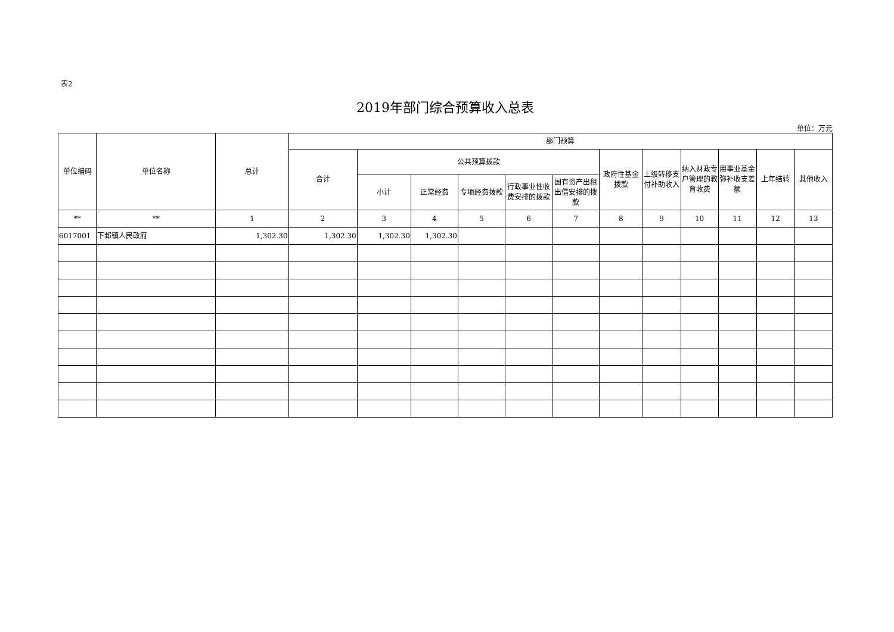表2
2019年部门综合预算收入总表
单位：万元
| 单位编码 | 单位名称 | 总计 | 部门预算 | | | | | | | | | | | |
| --- | --- | --- | --- | --- | --- | --- | --- | --- | --- | --- | --- | --- | --- | --- |
| | | | 合计 | 公共预算拨款 | | | | | 政府性基金拨款 | 上级转移支付补助收入 | 纳入财政专户管理的教育收费 | 用事业基金弥补收支差额 | 上年结转 | 其他收入 |
| | | | | 小计 | 正常经费 | 专项经费拨款 | 行政事业性收费安排的拨款 | 国有资产出租出借安排的拨款 | | | | | | |
| ** | ** | 1 | 2 | 3 | 4 | 5 | 6 | 7 | 8 | 9 | 10 | 11 | 12 | 13 |
| 6017001 | 下邽镇人民政府 | 1,302.30 | 1,302.30 | 1,302.30 | 1,302.30 | | | | | | | | | |